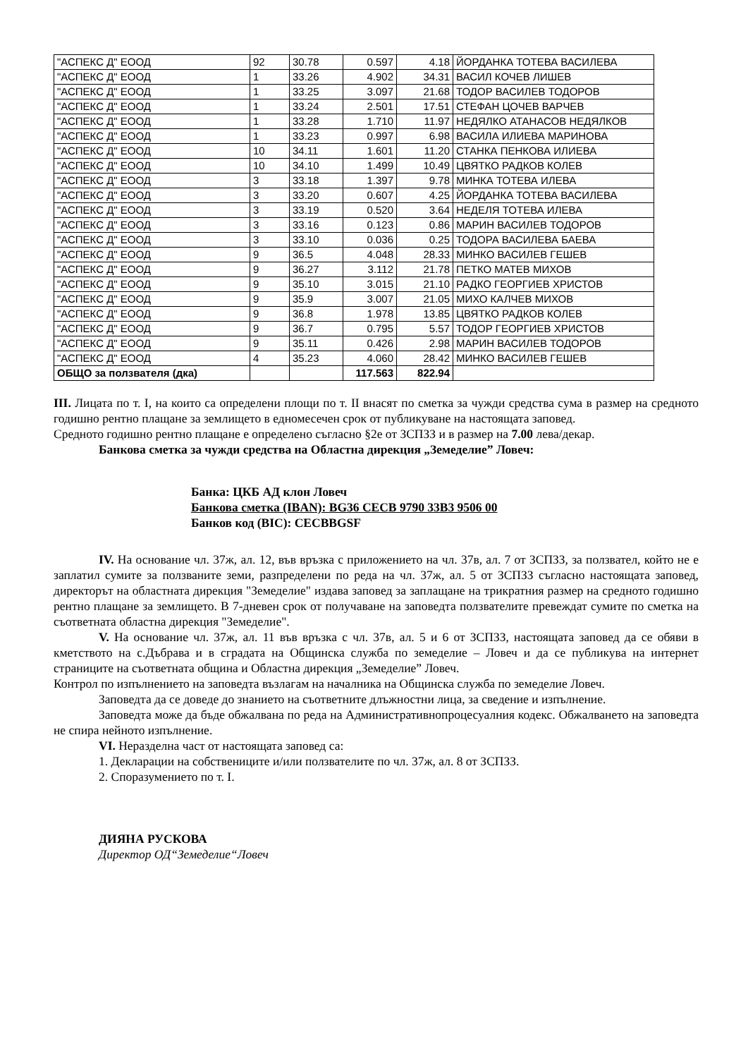| "АСПЕКС Д" ЕООД | 92 | 30.78 | 0.597 | 4.18 | ЙОРДАНКА ТОТЕВА ВАСИЛЕВА |
| "АСПЕКС Д" ЕООД | 1 | 33.26 | 4.902 | 34.31 | ВАСИЛ КОЧЕВ ЛИШЕВ |
| "АСПЕКС Д" ЕООД | 1 | 33.25 | 3.097 | 21.68 | ТОДОР ВАСИЛЕВ ТОДОРОВ |
| "АСПЕКС Д" ЕООД | 1 | 33.24 | 2.501 | 17.51 | СТЕФАН ЦОЧЕВ ВАРЧЕВ |
| "АСПЕКС Д" ЕООД | 1 | 33.28 | 1.710 | 11.97 | НЕДЯЛКО АТАНАСОВ НЕДЯЛКОВ |
| "АСПЕКС Д" ЕООД | 1 | 33.23 | 0.997 | 6.98 | ВАСИЛА ИЛИЕВА МАРИНОВА |
| "АСПЕКС Д" ЕООД | 10 | 34.11 | 1.601 | 11.20 | СТАНКА ПЕНКОВА ИЛИЕВА |
| "АСПЕКС Д" ЕООД | 10 | 34.10 | 1.499 | 10.49 | ЦВЯТКО РАДКОВ КОЛЕВ |
| "АСПЕКС Д" ЕООД | 3 | 33.18 | 1.397 | 9.78 | МИНКА ТОТЕВА ИЛЕВА |
| "АСПЕКС Д" ЕООД | 3 | 33.20 | 0.607 | 4.25 | ЙОРДАНКА ТОТЕВА ВАСИЛЕВА |
| "АСПЕКС Д" ЕООД | 3 | 33.19 | 0.520 | 3.64 | НЕДЕЛЯ ТОТЕВА ИЛЕВА |
| "АСПЕКС Д" ЕООД | 3 | 33.16 | 0.123 | 0.86 | МАРИН ВАСИЛЕВ ТОДОРОВ |
| "АСПЕКС Д" ЕООД | 3 | 33.10 | 0.036 | 0.25 | ТОДОРА ВАСИЛЕВА БАЕВА |
| "АСПЕКС Д" ЕООД | 9 | 36.5 | 4.048 | 28.33 | МИНКО ВАСИЛЕВ ГЕШЕВ |
| "АСПЕКС Д" ЕООД | 9 | 36.27 | 3.112 | 21.78 | ПЕТКО МАТЕВ МИХОВ |
| "АСПЕКС Д" ЕООД | 9 | 35.10 | 3.015 | 21.10 | РАДКО ГЕОРГИЕВ ХРИСТОВ |
| "АСПЕКС Д" ЕООД | 9 | 35.9 | 3.007 | 21.05 | МИХО КАЛЧЕВ МИХОВ |
| "АСПЕКС Д" ЕООД | 9 | 36.8 | 1.978 | 13.85 | ЦВЯТКО РАДКОВ КОЛЕВ |
| "АСПЕКС Д" ЕООД | 9 | 36.7 | 0.795 | 5.57 | ТОДОР ГЕОРГИЕВ ХРИСТОВ |
| "АСПЕКС Д" ЕООД | 9 | 35.11 | 0.426 | 2.98 | МАРИН ВАСИЛЕВ ТОДОРОВ |
| "АСПЕКС Д" ЕООД | 4 | 35.23 | 4.060 | 28.42 | МИНКО ВАСИЛЕВ ГЕШЕВ |
| ОБЩО за ползвателя (дка) | | | 117.563 | 822.94 | |
III. Лицата по т. I, на които са определени площи по т. II внасят по сметка за чужди средства сума в размер на средното годишно рентно плащане за землището в едномесечен срок от публикуване на настоящата заповед.
Средното годишно рентно плащане е определено съгласно §2е от ЗСПЗЗ и в размер на 7.00 лева/декар.
Банкова сметка за чужди средства на Областна дирекция „Земеделие” Ловеч:
Банка: ЦКБ АД клон Ловеч
Банкова сметка (IBAN): BG36 CECB 9790 33B3 9506 00
Банков код (BIC): CECBBGSF
IV. На основание чл. 37ж, ал. 12, във връзка с приложението на чл. 37в, ал. 7 от ЗСПЗЗ, за ползвател, който не е заплатил сумите за ползваните земи, разпределени по реда на чл. 37ж, ал. 5 от ЗСПЗЗ съгласно настоящата заповед, директорът на областната дирекция "Земеделие" издава заповед за заплащане на трикратния размер на средното годишно рентно плащане за землището. В 7-дневен срок от получаване на заповедта ползвателите превеждат сумите по сметка на съответната областна дирекция "Земеделие".
V. На основание чл. 37ж, ал. 11 във връзка с чл. 37в, ал. 5 и 6 от ЗСПЗЗ, настоящата заповед да се обяви в кметството на с.Дъбрава и в сградата на Общинска служба по земеделие – Ловеч и да се публикува на интернет страниците на съответната община и Областна дирекция „Земеделие” Ловеч.
Контрол по изпълнението на заповедта възлагам на началника на Общинска служба по земеделие Ловеч.
Заповедта да се доведе до знанието на съответните длъжностни лица, за сведение и изпълнение.
Заповедта може да бъде обжалвана по реда на Административнопроцесуалния кодекс. Обжалването на заповедта не спира нейното изпълнение.
VI. Неразделна част от настоящата заповед са:
1. Декларации на собствениците и/или ползвателите по чл. 37ж, ал. 8 от ЗСПЗЗ.
2. Споразумението по т. I.
ДИЯНА РУСКОВА
Директор ОД“Земеделие“Ловеч